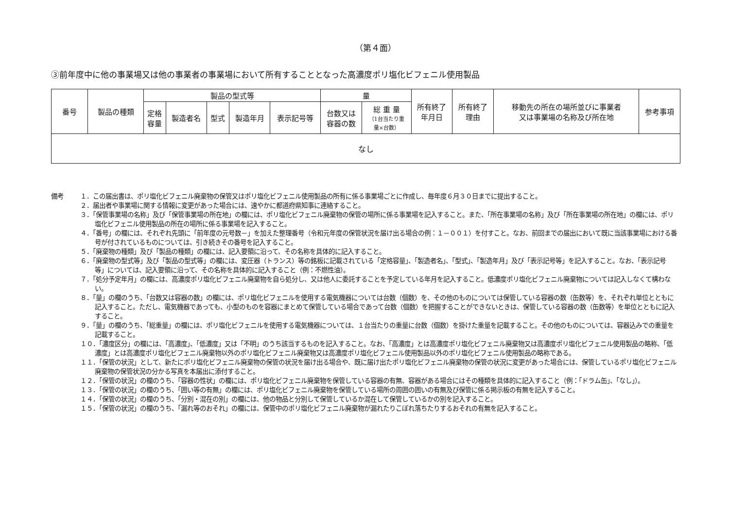（第４面）
③前年度中に他の事業場又は他の事業者の事業場において所有することとなった高濃度ポリ塩化ビフェニル使用製品
| 番号 | 製品の種類 | 製品の型式等 | | | | | 量 | | 所有終了 年月日 | 所有終了 理由 | 移動先の所在の場所並びに事業者 又は事業場の名称及び所在地 | 参考事項 |
| --- | --- | --- | --- | --- | --- | --- | --- | --- | --- | --- | --- | --- |
| | | 定格 容量 | 製造者名 | 型式 | 製造年月 | 表示記号等 | 台数又は 容器の数 | 総 重 量 （1台当たり重 量×台数） | | | | |
| なし | | | | | | | | | | | | |
備考 １．この届出書は、ポリ塩化ビフェニル廃棄物の保管又はポリ塩化ビフェニル使用製品の所有に係る事業場ごとに作成し、毎年度６月３０日までに提出すること。
２．届出者や事業場に関する情報に変更があった場合には、速やかに都道府県知事に連絡すること。
３．「保管事業場の名称」及び「保管事業場の所在地」の欄には、ポリ塩化ビフェニル廃棄物の保管の場所に係る事業場を記入すること。また、「所在事業場の名称」及び「所在事業場の所在地」の欄には、ポリ塩化ビフェニル使用製品の所在の場所に係る事業場を記入すること。
４．「番号」の欄には、それぞれ先頭に「前年度の元号数－」を加えた整理番号（令和元年度の保管状況を届け出る場合の例：１－００１）を付すこと。なお、前回までの届出において既に当該事業場における番号が付されているものについては、引き続きその番号を記入すること。
５．「廃棄物の種類」及び「製品の種類」の欄には、記入要領に沿って、その名称を具体的に記入すること。
６．「廃棄物の型式等」及び「製品の型式等」の欄には、変圧器（トランス）等の銘板に記載されている「定格容量」、「製造者名」、「型式」、「製造年月」及び「表示記号等」を記入すること。なお、「表示記号等」については、記入要領に沿って、その名称を具体的に記入すること（例：不燃性油）。
７．「処分予定年月」の欄には、高濃度ポリ塩化ビフェニル廃棄物を自ら処分し、又は他人に委託することを予定している年月を記入すること。低濃度ポリ塩化ビフェニル廃棄物については記入しなくて構わない。
８．「量」の欄のうち、「台数又は容器の数」の欄には、ポリ塩化ビフェニルを使用する電気機器については台数（個数）を、その他のものについては保管している容器の数（缶数等）を、それぞれ単位とともに記入すること。ただし、電気機器であっても、小型のものを容器にまとめて保管している場合であって台数（個数）を把握することができないときは、保管している容器の数（缶数等）を単位とともに記入すること。
９．「量」の欄のうち、「総重量」の欄には、ポリ塩化ビフェニルを使用する電気機器については、１台当たりの重量に台数（個数）を掛けた重量を記載すること。その他のものについては、容器込みでの重量を記載すること。
１０．「濃度区分」の欄には、「高濃度」、「低濃度」又は「不明」のうち該当するものを記入すること。なお、「高濃度」とは高濃度ポリ塩化ビフェニル廃棄物又は高濃度ポリ塩化ビフェニル使用製品の略称、「低濃度」とは高濃度ポリ塩化ビフェニル廃棄物以外のポリ塩化ビフェニル廃棄物又は高濃度ポリ塩化ビフェニル使用製品以外のポリ塩化ビフェニル使用製品の略称である。
１１．「保管の状況」として、新たにポリ塩化ビフェニル廃棄物の保管の状況を届け出る場合や、既に届け出たポリ塩化ビフェニル廃棄物の保管の状況に変更があった場合には、保管しているポリ塩化ビフェニル廃棄物の保管状況の分かる写真を本届出に添付すること。
１２．「保管の状況」の欄のうち、「容器の性状」の欄には、ポリ塩化ビフェニル廃棄物を保管している容器の有無、容器がある場合にはその種類を具体的に記入すること（例：「ドラム缶」、「なし」）。
１３．「保管の状況」の欄のうち、「囲い等の有無」の欄には、ポリ塩化ビフェニル廃棄物を保管している場所の周囲の囲いの有無及び保管に係る掲示板の有無を記入すること。
１４．「保管の状況」の欄のうち、「分別・混在の別」の欄には、他の物品と分別して保管しているか混在して保管しているかの別を記入すること。
１５．「保管の状況」の欄のうち、「漏れ等のおそれ」の欄には、保管中のポリ塩化ビフェニル廃棄物が漏れたりこぼれ落ちたりするおそれの有無を記入すること。